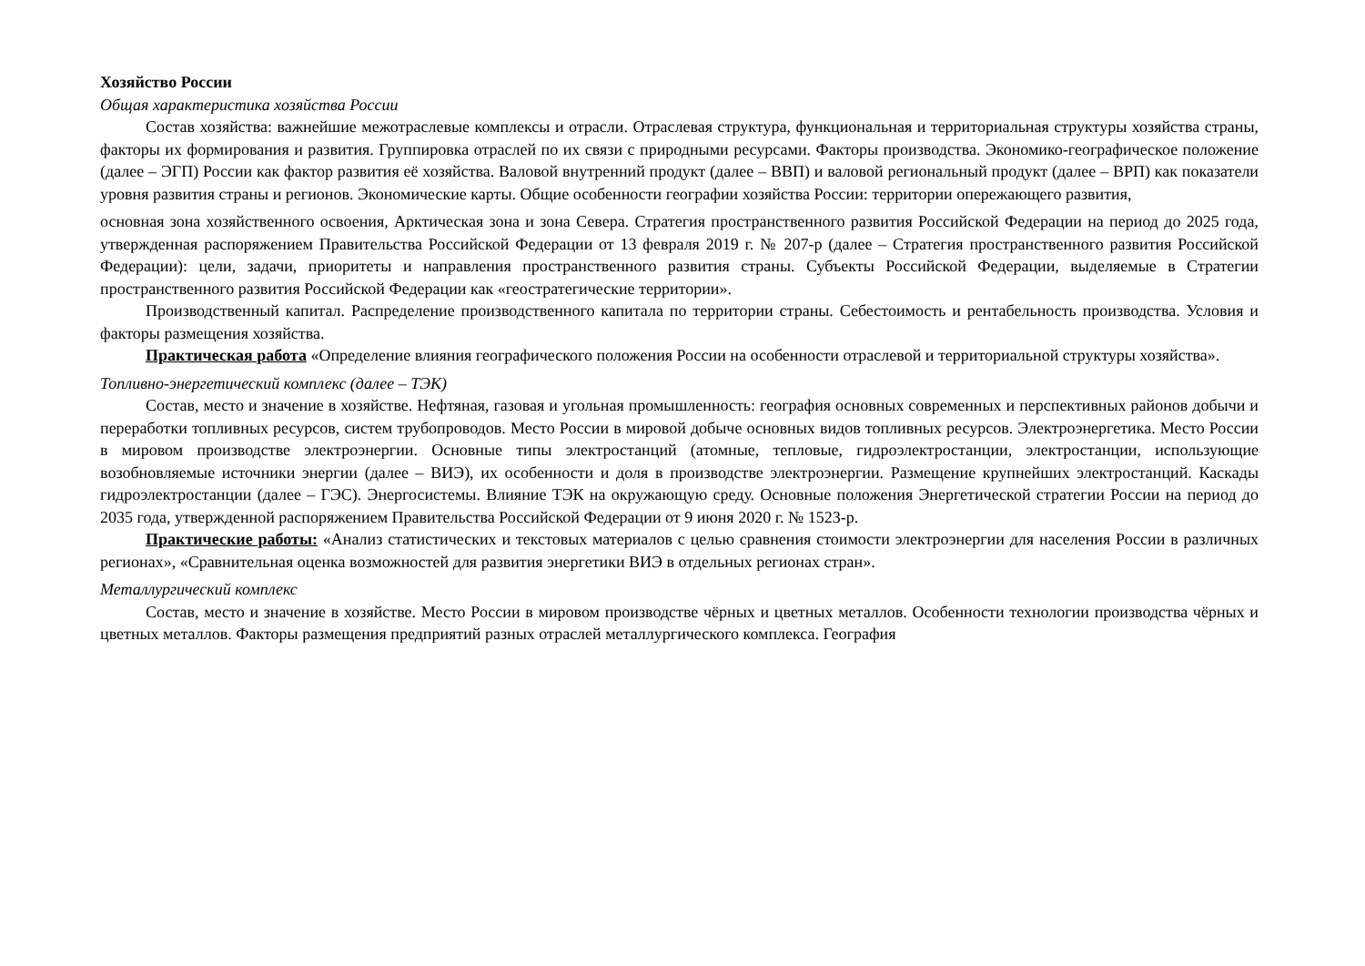Хозяйство России
Общая характеристика хозяйства России
Состав хозяйства: важнейшие межотраслевые комплексы и отрасли. Отраслевая структура, функциональная и территориальная структуры хозяйства страны, факторы их формирования и развития. Группировка отраслей по их связи с природными ресурсами. Факторы производства. Экономико-географическое положение (далее – ЭГП) России как фактор развития её хозяйства. Валовой внутренний продукт (далее – ВВП) и валовой региональный продукт (далее – ВРП) как показатели уровня развития страны и регионов. Экономические карты. Общие особенности географии хозяйства России: территории опережающего развития,
основная зона хозяйственного освоения, Арктическая зона и зона Севера. Стратегия пространственного развития Российской Федерации на период до 2025 года, утвержденная распоряжением Правительства Российской Федерации от 13 февраля 2019 г. № 207-р (далее – Стратегия пространственного развития Российской Федерации): цели, задачи, приоритеты и направления пространственного развития страны. Субъекты Российской Федерации, выделяемые в Стратегии пространственного развития Российской Федерации как «геостратегические территории».
Производственный капитал. Распределение производственного капитала по территории страны. Себестоимость и рентабельность производства. Условия и факторы размещения хозяйства.
Практическая работа «Определение влияния географического положения России на особенности отраслевой и территориальной структуры хозяйства».
Топливно-энергетический комплекс (далее – ТЭК)
Состав, место и значение в хозяйстве. Нефтяная, газовая и угольная промышленность: география основных современных и перспективных районов добычи и переработки топливных ресурсов, систем трубопроводов. Место России в мировой добыче основных видов топливных ресурсов. Электроэнергетика. Место России в мировом производстве электроэнергии. Основные типы электростанций (атомные, тепловые, гидроэлектростанции, электростанции, использующие возобновляемые источники энергии (далее – ВИЭ), их особенности и доля в производстве электроэнергии. Размещение крупнейших электростанций. Каскады гидроэлектростанции (далее – ГЭС). Энергосистемы. Влияние ТЭК на окружающую среду. Основные положения Энергетической стратегии России на период до 2035 года, утвержденной распоряжением Правительства Российской Федерации от 9 июня 2020 г. № 1523-р.
Практические работы: «Анализ статистических и текстовых материалов с целью сравнения стоимости электроэнергии для населения России в различных регионах», «Сравнительная оценка возможностей для развития энергетики ВИЭ в отдельных регионах стран».
Металлургический комплекс
Состав, место и значение в хозяйстве. Место России в мировом производстве чёрных и цветных металлов. Особенности технологии производства чёрных и цветных металлов. Факторы размещения предприятий разных отраслей металлургического комплекса. География